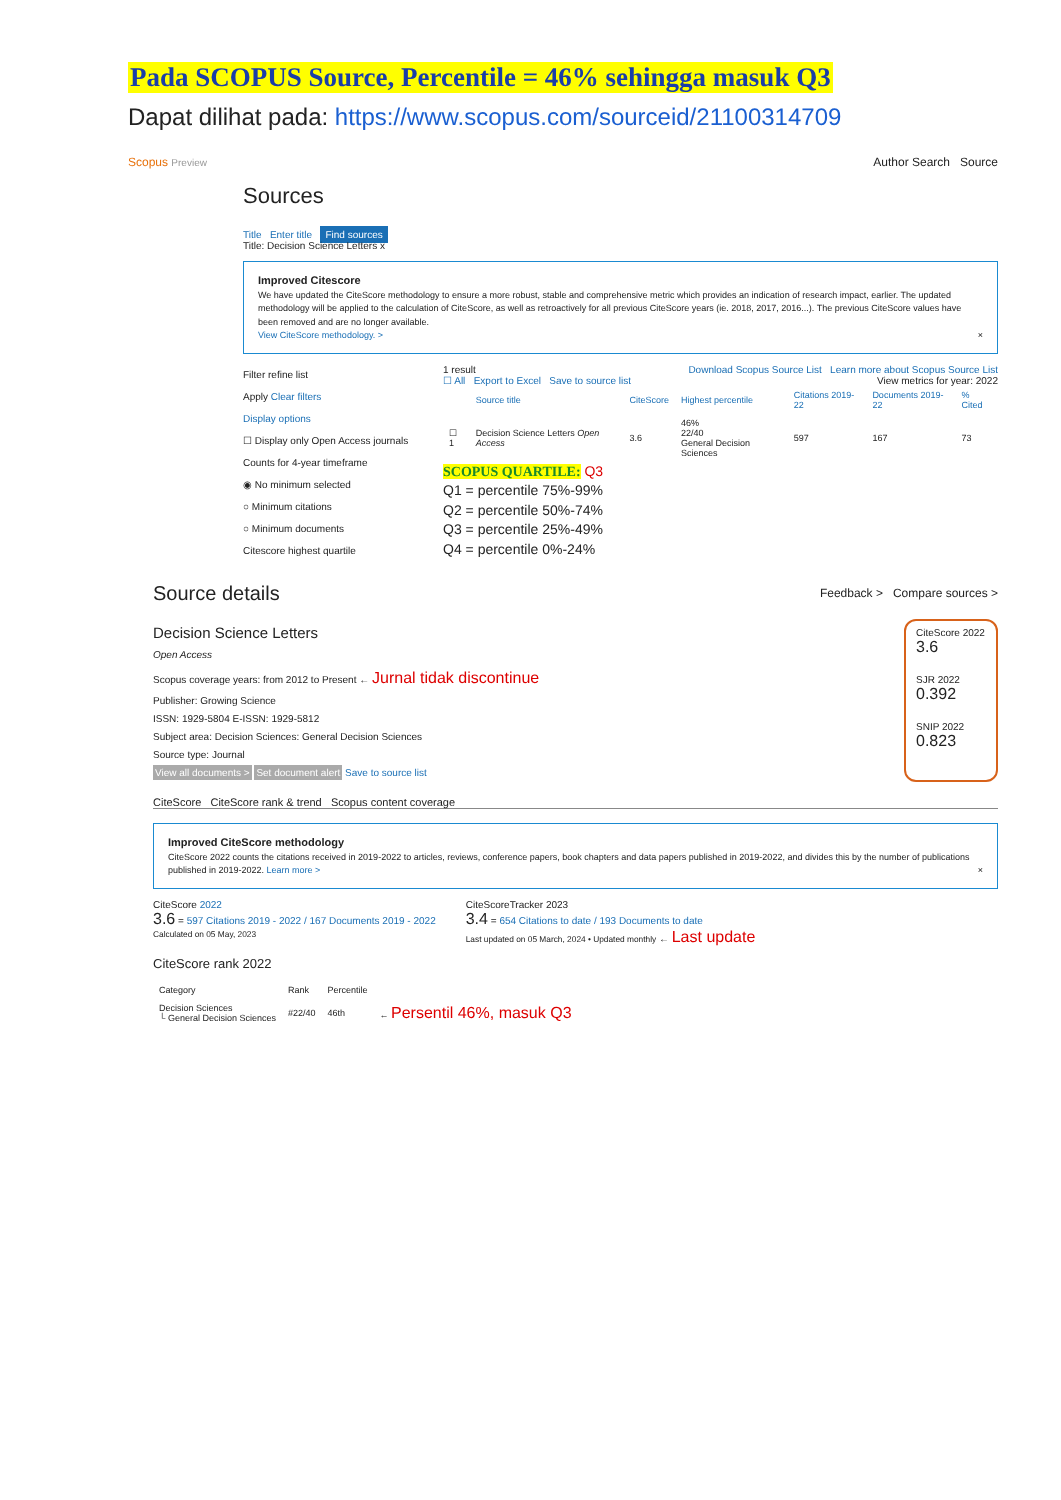Pada SCOPUS Source, Percentile = 46% sehingga masuk Q3
Dapat dilihat pada: https://www.scopus.com/sourceid/21100314709
Scopus Preview Author Search Source
Sources
Title Enter title Find sources
Title: Decision Science Letters x
Improved Citescore
We have updated the CiteScore methodology to ensure a more robust, stable and comprehensive metric which provides an indication of research impact, earlier. The updated methodology will be applied to the calculation of CiteScore, as well as retroactively for all previous CiteScore years (ie. 2018, 2017, 2016...). The previous CiteScore values have been removed and are no longer available.
View CiteScore methodology. > ×
Filter refine list
Apply Clear filters
Display options
☐ Display only Open Access journals
Counts for 4-year timeframe
◉ No minimum selected
○ Minimum citations
○ Minimum documents
Citescore highest quartile
1 result Download Scopus Source List Learn more about Scopus Source List
☐ All Export to Excel Save to source list View metrics for year: 2022
| | Source title | CiteScore | Highest percentile | Citations 2019-22 | Documents 2019-22 | % Cited |
| --- | --- | --- | --- | --- | --- | --- |
| ☐ 1 | Decision Science Letters Open Access | 3.6 | 46% 22/40 General Decision Sciences | 597 | 167 | 73 |
SCOPUS QUARTILE: Q3
Q1 = percentile 75%-99%
Q2 = percentile 50%-74%
Q3 = percentile 25%-49%
Q4 = percentile 0%-24%
Source details Feedback > Compare sources >
Decision Science Letters
Open Access
Scopus coverage years: from 2012 to Present ← Jurnal tidak discontinue
Publisher: Growing Science
ISSN: 1929-5804 E-ISSN: 1929-5812
Subject area: Decision Sciences: General Decision Sciences
Source type: Journal
View all documents > Set document alert Save to source list
CiteScore 2022
3.6
SJR 2022
0.392
SNIP 2022
0.823
CiteScore CiteScore rank & trend Scopus content coverage
Improved CiteScore methodology
CiteScore 2022 counts the citations received in 2019-2022 to articles, reviews, conference papers, book chapters and data papers published in 2019-2022, and divides this by the number of publications published in 2019-2022. Learn more > ×
CiteScore 2022
3.6 = 597 Citations 2019 - 2022 / 167 Documents 2019 - 2022
Calculated on 05 May, 2023
CiteScoreTracker 2023
3.4 = 654 Citations to date / 193 Documents to date
Last updated on 05 March, 2024 • Updated monthly ← Last update
CiteScore rank 2022
| Category | Rank | Percentile | |
| --- | --- | --- | --- |
| Decision Sciences └ General Decision Sciences | #22/40 | 46th | ← Persentil 46%, masuk Q3 |